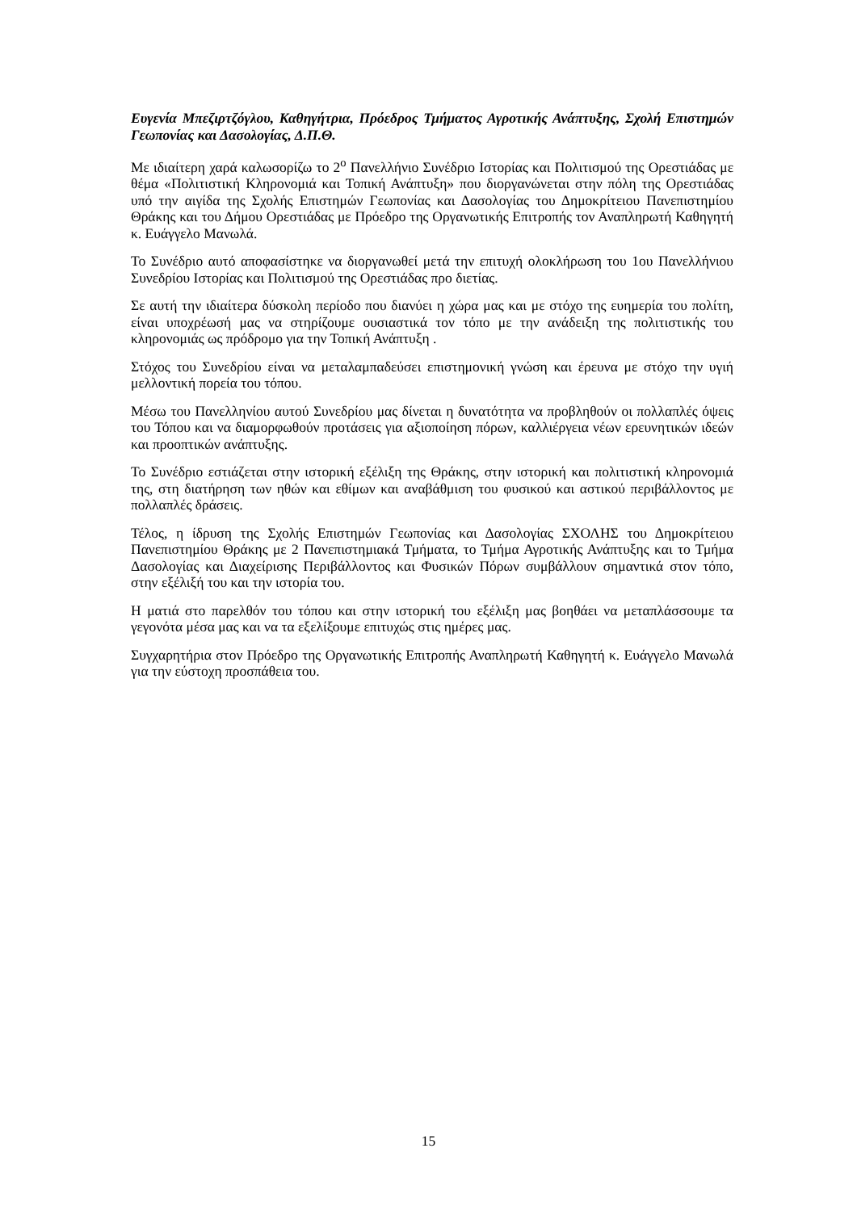Ευγενία Μπεζιρτζόγλου, Καθηγήτρια, Πρόεδρος Τμήματος Αγροτικής Ανάπτυξης, Σχολή Επιστημών Γεωπονίας και Δασολογίας, Δ.Π.Θ.
Με ιδιαίτερη χαρά καλωσορίζω το 2<sup>ο</sup> Πανελλήνιο Συνέδριο Ιστορίας και Πολιτισμού της Ορεστιάδας με θέμα «Πολιτιστική Κληρονομιά και Τοπική Ανάπτυξη» που διοργανώνεται στην πόλη της Ορεστιάδας υπό την αιγίδα της Σχολής Επιστημών Γεωπονίας και Δασολογίας του Δημοκρίτειου Πανεπιστημίου Θράκης και του Δήμου Ορεστιάδας με Πρόεδρο της Οργανωτικής Επιτροπής τον Αναπληρωτή Καθηγητή κ. Ευάγγελο Μανωλά.
Το Συνέδριο αυτό αποφασίστηκε να διοργανωθεί μετά την επιτυχή ολοκλήρωση του 1ου Πανελλήνιου Συνεδρίου Ιστορίας και Πολιτισμού της Ορεστιάδας προ διετίας.
Σε αυτή την ιδιαίτερα δύσκολη περίοδο που διανύει η χώρα μας και με στόχο της ευημερία του πολίτη, είναι υποχρέωσή μας να στηρίζουμε ουσιαστικά τον τόπο με την ανάδειξη της πολιτιστικής του κληρονομιάς ως πρόδρομο για την Τοπική Ανάπτυξη .
Στόχος του Συνεδρίου είναι να μεταλαμπαδεύσει επιστημονική γνώση και έρευνα με στόχο την υγιή μελλοντική πορεία του τόπου.
Μέσω του Πανελληνίου αυτού Συνεδρίου μας δίνεται η δυνατότητα να προβληθούν οι πολλαπλές όψεις του Τόπου και να διαμορφωθούν προτάσεις για αξιοποίηση πόρων, καλλιέργεια νέων ερευνητικών ιδεών και προοπτικών ανάπτυξης.
Το Συνέδριο εστιάζεται στην ιστορική εξέλιξη της Θράκης, στην ιστορική και πολιτιστική κληρονομιά της, στη διατήρηση των ηθών και εθίμων και αναβάθμιση του φυσικού και αστικού περιβάλλοντος με πολλαπλές δράσεις.
Τέλος, η ίδρυση της Σχολής Επιστημών Γεωπονίας και Δασολογίας ΣΧΟΛΗΣ του Δημοκρίτειου Πανεπιστημίου Θράκης με 2 Πανεπιστημιακά Τμήματα, το Τμήμα Αγροτικής Ανάπτυξης και το Τμήμα Δασολογίας και Διαχείρισης Περιβάλλοντος και Φυσικών Πόρων συμβάλλουν σημαντικά στον τόπο, στην εξέλιξή του και την ιστορία του.
Η ματιά στο παρελθόν του τόπου και στην ιστορική του εξέλιξη μας βοηθάει να μεταπλάσσουμε τα γεγονότα μέσα μας και να τα εξελίξουμε επιτυχώς στις ημέρες μας.
Συγχαρητήρια στον Πρόεδρο της Οργανωτικής Επιτροπής Αναπληρωτή Καθηγητή κ. Ευάγγελο Μανωλά για την εύστοχη προσπάθεια του.
15